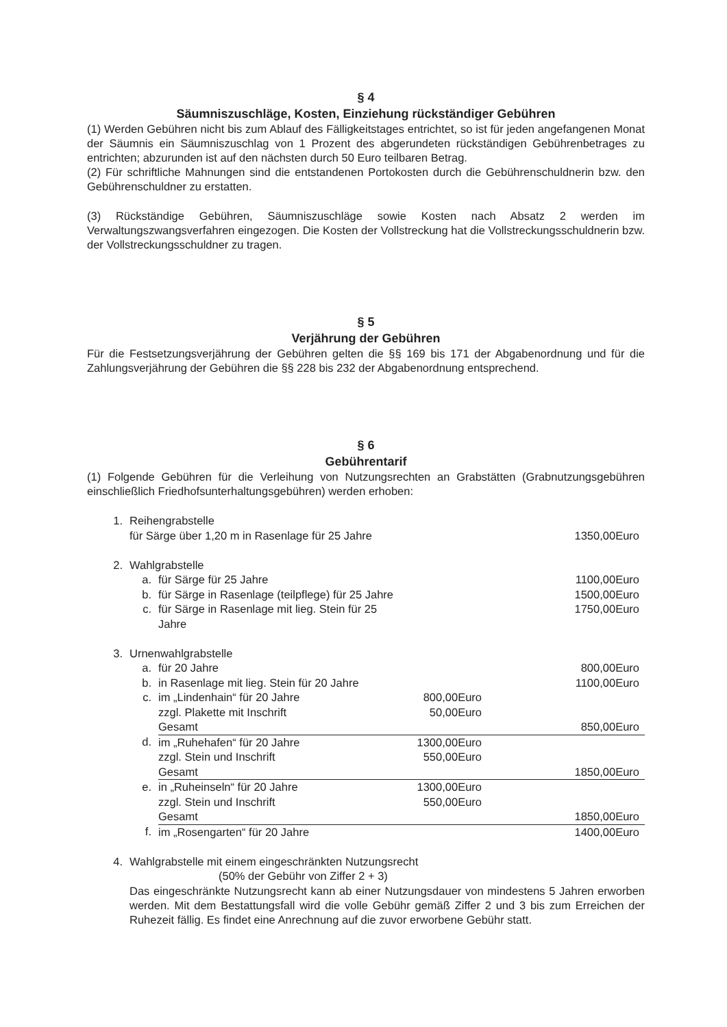§ 4
Säumniszuschläge, Kosten, Einziehung rückständiger Gebühren
(1) Werden Gebühren nicht bis zum Ablauf des Fälligkeitstages entrichtet, so ist für jeden angefangenen Monat der Säumnis ein Säumniszuschlag von 1 Prozent des abgerundeten rückständigen Gebührenbetrages zu entrichten; abzurunden ist auf den nächsten durch 50 Euro teilbaren Betrag.
(2) Für schriftliche Mahnungen sind die entstandenen Portokosten durch die Gebührenschuldnerin bzw. den Gebührenschuldner zu erstatten.
(3) Rückständige Gebühren, Säumniszuschläge sowie Kosten nach Absatz 2 werden im Verwaltungszwangsverfahren eingezogen. Die Kosten der Vollstreckung hat die Vollstreckungsschuldnerin bzw. der Vollstreckungsschuldner zu tragen.
§ 5
Verjährung der Gebühren
Für die Festsetzungsverjährung der Gebühren gelten die §§ 169 bis 171 der Abgabenordnung und für die Zahlungsverjährung der Gebühren die §§ 228 bis 232 der Abgabenordnung entsprechend.
§ 6
Gebührentarif
(1) Folgende Gebühren für die Verleihung von Nutzungsrechten an Grabstätten (Grabnutzungsgebühren einschließlich Friedhofsunterhaltungsgebühren) werden erhoben:
| 1. | Reihengrabstelle | | | |
| | für Särge über 1,20 m in Rasenlage für 25 Jahre | | | 1350,00Euro |
| 2. | Wahlgrabstelle | | | |
| | a. | für Särge für 25 Jahre | | 1100,00Euro |
| | b. | für Särge in Rasenlage (teilpflege) für 25 Jahre | | 1500,00Euro |
| | c. | für Särge in Rasenlage mit lieg. Stein für 25 Jahre | | 1750,00Euro |
| 3. | Urnenwahlgrabstelle | | | |
| | a. | für 20 Jahre | | 800,00Euro |
| | b. | in Rasenlage mit lieg. Stein für 20 Jahre | | 1100,00Euro |
| | c. | im „Lindenhain“ für 20 Jahre | 800,00Euro | |
| | | zzgl. Plakette mit Inschrift | 50,00Euro | |
| | | Gesamt | | 850,00Euro |
| | d. | im „Ruhehafen“ für 20 Jahre | 1300,00Euro | |
| | | zzgl. Stein und Inschrift | 550,00Euro | |
| | | Gesamt | | 1850,00Euro |
| | e. | in „Ruheinseln“ für 20 Jahre | 1300,00Euro | |
| | | zzgl. Stein und Inschrift | 550,00Euro | |
| | | Gesamt | | 1850,00Euro |
| | f. | im „Rosengarten“ für 20 Jahre | | 1400,00Euro |
| 4. | Wahlgrabstelle mit einem eingeschränkten Nutzungsrecht | | | |
| | (50% der Gebühr von Ziffer 2 + 3) | | | |
Das eingeschränkte Nutzungsrecht kann ab einer Nutzungsdauer von mindestens 5 Jahren erworben werden. Mit dem Bestattungsfall wird die volle Gebühr gemäß Ziffer 2 und 3 bis zum Erreichen der Ruhezeit fällig. Es findet eine Anrechnung auf die zuvor erworbene Gebühr statt.